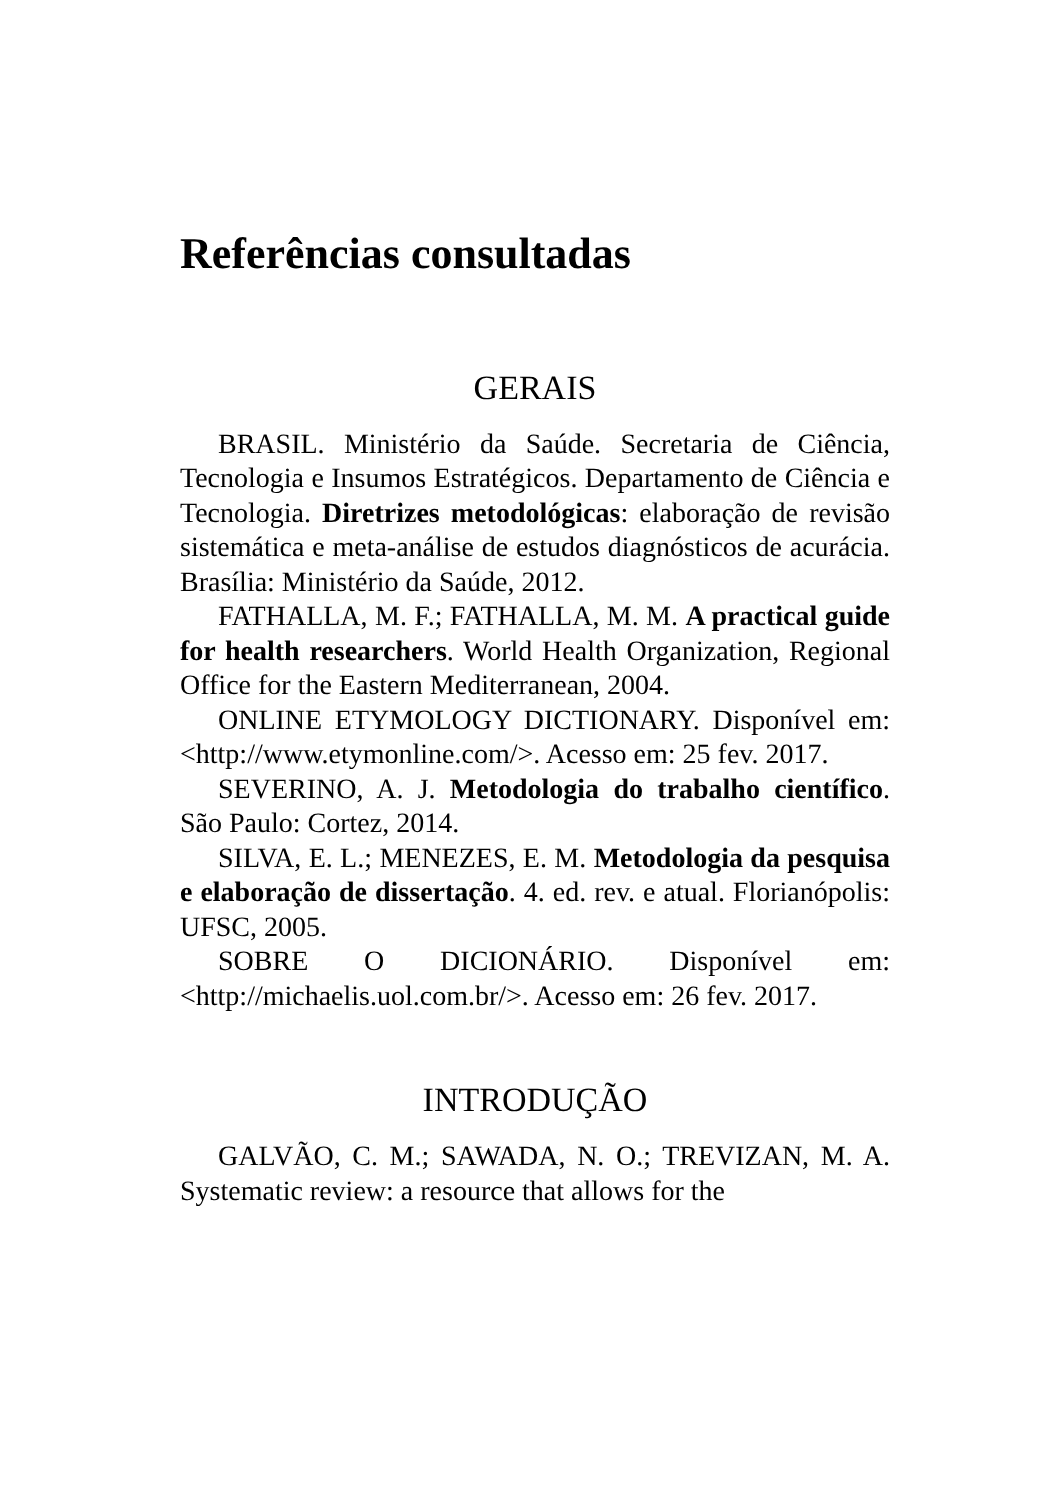Referências consultadas
GERAIS
BRASIL. Ministério da Saúde. Secretaria de Ciência, Tecnologia e Insumos Estratégicos. Departamento de Ciência e Tecnologia. Diretrizes metodológicas: elaboração de revisão sistemática e meta-análise de estudos diagnósticos de acurácia. Brasília: Ministério da Saúde, 2012.
FATHALLA, M. F.; FATHALLA, M. M. A practical guide for health researchers. World Health Organization, Regional Office for the Eastern Mediterranean, 2004.
ONLINE ETYMOLOGY DICTIONARY. Disponível em: <http://www.etymonline.com/>. Acesso em: 25 fev. 2017.
SEVERINO, A. J. Metodologia do trabalho científico. São Paulo: Cortez, 2014.
SILVA, E. L.; MENEZES, E. M. Metodologia da pesquisa e elaboração de dissertação. 4. ed. rev. e atual. Florianópolis: UFSC, 2005.
SOBRE O DICIONÁRIO. Disponível em: <http://michaelis.uol.com.br/>. Acesso em: 26 fev. 2017.
INTRODUÇÃO
GALVÃO, C. M.; SAWADA, N. O.; TREVIZAN, M. A. Systematic review: a resource that allows for the